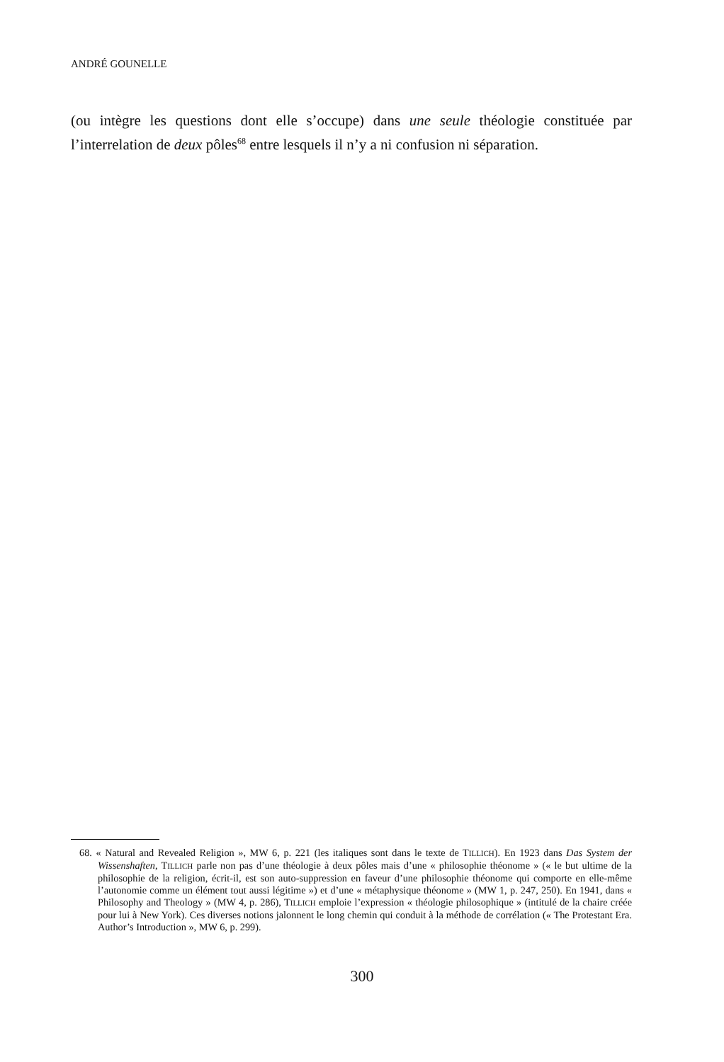ANDRÉ GOUNELLE
(ou intègre les questions dont elle s’occupe) dans une seule théologie constituée par l’interrelation de deux pôles<sup>68</sup> entre lesquels il n’y a ni confusion ni séparation.
68. « Natural and Revealed Religion », MW 6, p. 221 (les italiques sont dans le texte de TILLICH). En 1923 dans Das System der Wissenshaften, TILLICH parle non pas d’une théologie à deux pôles mais d’une « philosophie théonome » (« le but ultime de la philosophie de la religion, écrit-il, est son auto-suppression en faveur d’une philosophie théonome qui comporte en elle-même l’autonomie comme un élément tout aussi légitime ») et d’une « métaphysique théonome » (MW 1, p. 247, 250). En 1941, dans « Philosophy and Theology » (MW 4, p. 286), TILLICH emploie l’expression « théologie philosophique » (intitulé de la chaire créée pour lui à New York). Ces diverses notions jalonnent le long chemin qui conduit à la méthode de corrélation (« The Protestant Era. Author’s Introduction », MW 6, p. 299).
300